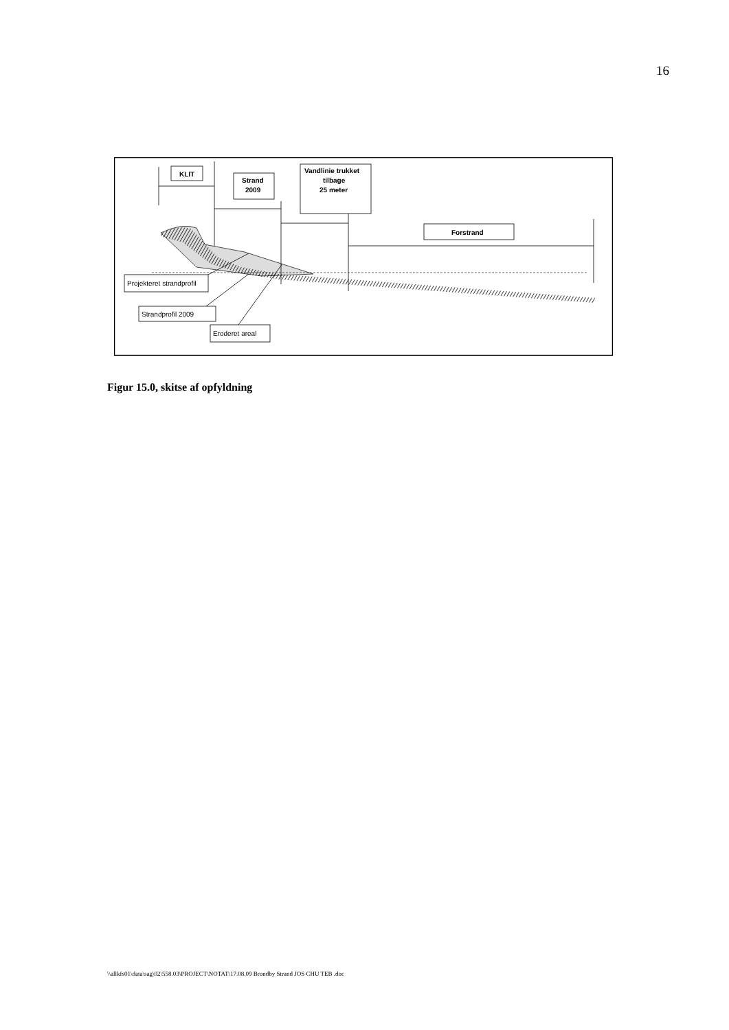16
KLIT
Strand
2009
Vandlinie trukket
tilbage
25 meter
Forstrand
Projekteret strandprofil
Strandprofil 2009
Eroderet areal
Figur 15.0, skitse af opfyldning
\\allkfs01\data\sag\02\558.03\PROJECT\NOTAT\17.08.09 Brondby Strand JOS CHU TEB .doc